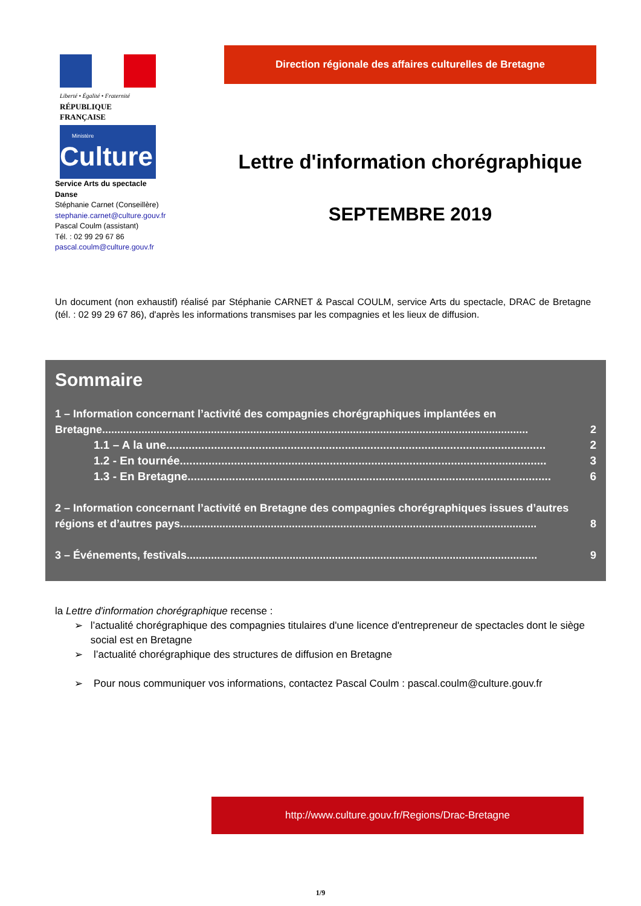Liberté • Égalité • Fraternité
RÉPUBLIQUE FRANÇAISE
Ministère
Culture
Service Arts du spectacle
Danse
Stéphanie Carnet (Conseillère)
stephanie.carnet@culture.gouv.fr
Pascal Coulm (assistant)
Tél. : 02 99 29 67 86
pascal.coulm@culture.gouv.fr
Direction régionale des affaires culturelles de Bretagne
Lettre d'information chorégraphique
SEPTEMBRE 2019
Un document (non exhaustif) réalisé par Stéphanie CARNET & Pascal COULM, service Arts du spectacle, DRAC de Bretagne (tél. : 02 99 29 67 86), d'après les informations transmises par les compagnies et les lieux de diffusion.
Sommaire
1 – Information concernant l’activité des compagnies chorégraphiques implantées en
Bretagne............................................................................................................................................. 2
1.1 – A la une....................................................................................................................... 2
1.2 - En tournée................................................................................................................... 3
1.3 - En Bretagne.................................................................................................................. 6
2 – Information concernant l’activité en Bretagne des compagnies chorégraphiques issues d’autres
régions et d’autres pays...................................................................................................................... 8
3 – Événements, festivals.................................................................................................................... 9
la Lettre d'information chorégraphique recense :
➢ l’actualité chorégraphique des compagnies titulaires d'une licence d'entrepreneur de spectacles dont le siège social est en Bretagne
➢ l’actualité chorégraphique des structures de diffusion en Bretagne
➢ Pour nous communiquer vos informations, contactez Pascal Coulm : pascal.coulm@culture.gouv.fr
http://www.culture.gouv.fr/Regions/Drac-Bretagne
1/9